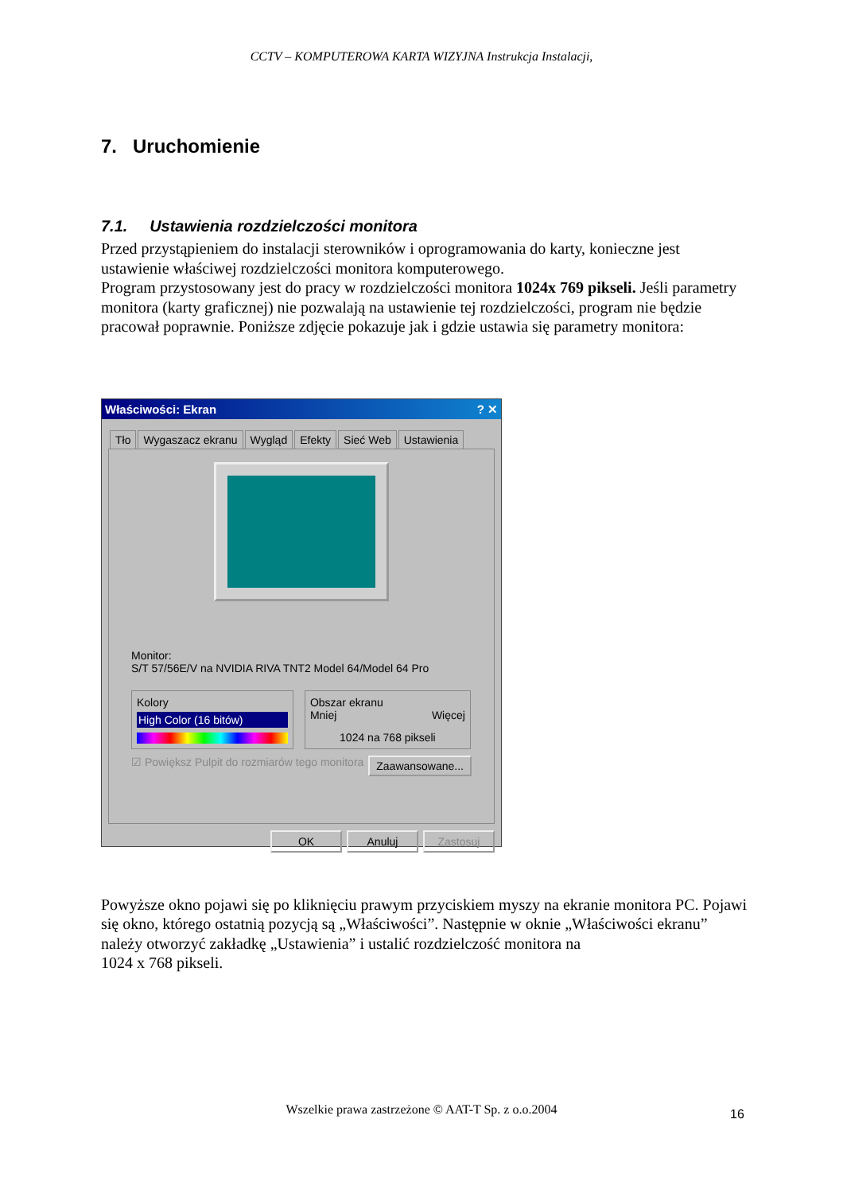CCTV – KOMPUTEROWA KARTA WIZYJNA Instrukcja Instalacji,
7. Uruchomienie
7.1. Ustawienia rozdzielczości monitora
Przed przystąpieniem do instalacji sterowników i oprogramowania do karty, konieczne jest ustawienie właściwej rozdzielczości monitora komputerowego.
Program przystosowany jest do pracy w rozdzielczości monitora 1024x 769 pikseli. Jeśli parametry monitora (karty graficznej) nie pozwalają na ustawienie tej rozdzielczości, program nie będzie pracował poprawnie. Poniższe zdjęcie pokazuje jak i gdzie ustawia się parametry monitora:
Właściwości: Ekran ? ✕
Tło Wygaszacz ekranu Wygląd Efekty Sieć Web Ustawienia
Monitor:
S/T 57/56E/V na NVIDIA RIVA TNT2 Model 64/Model 64 Pro
Kolory
High Color (16 bitów)
Obszar ekranu
Mniej Więcej
1024 na 768 pikseli
☑ Powiększ Pulpit do rozmiarów tego monitora Zaawansowane...
OK Anuluj Zastosuj
Powyższe okno pojawi się po kliknięciu prawym przyciskiem myszy na ekranie monitora PC. Pojawi się okno, którego ostatnią pozycją są „Właściwości”. Następnie w oknie „Właściwości ekranu” należy otworzyć zakładkę „Ustawienia” i ustalić rozdzielczość monitora na
1024 x 768 pikseli.
Wszelkie prawa zastrzeżone © AAT-T Sp. z o.o.2004 16